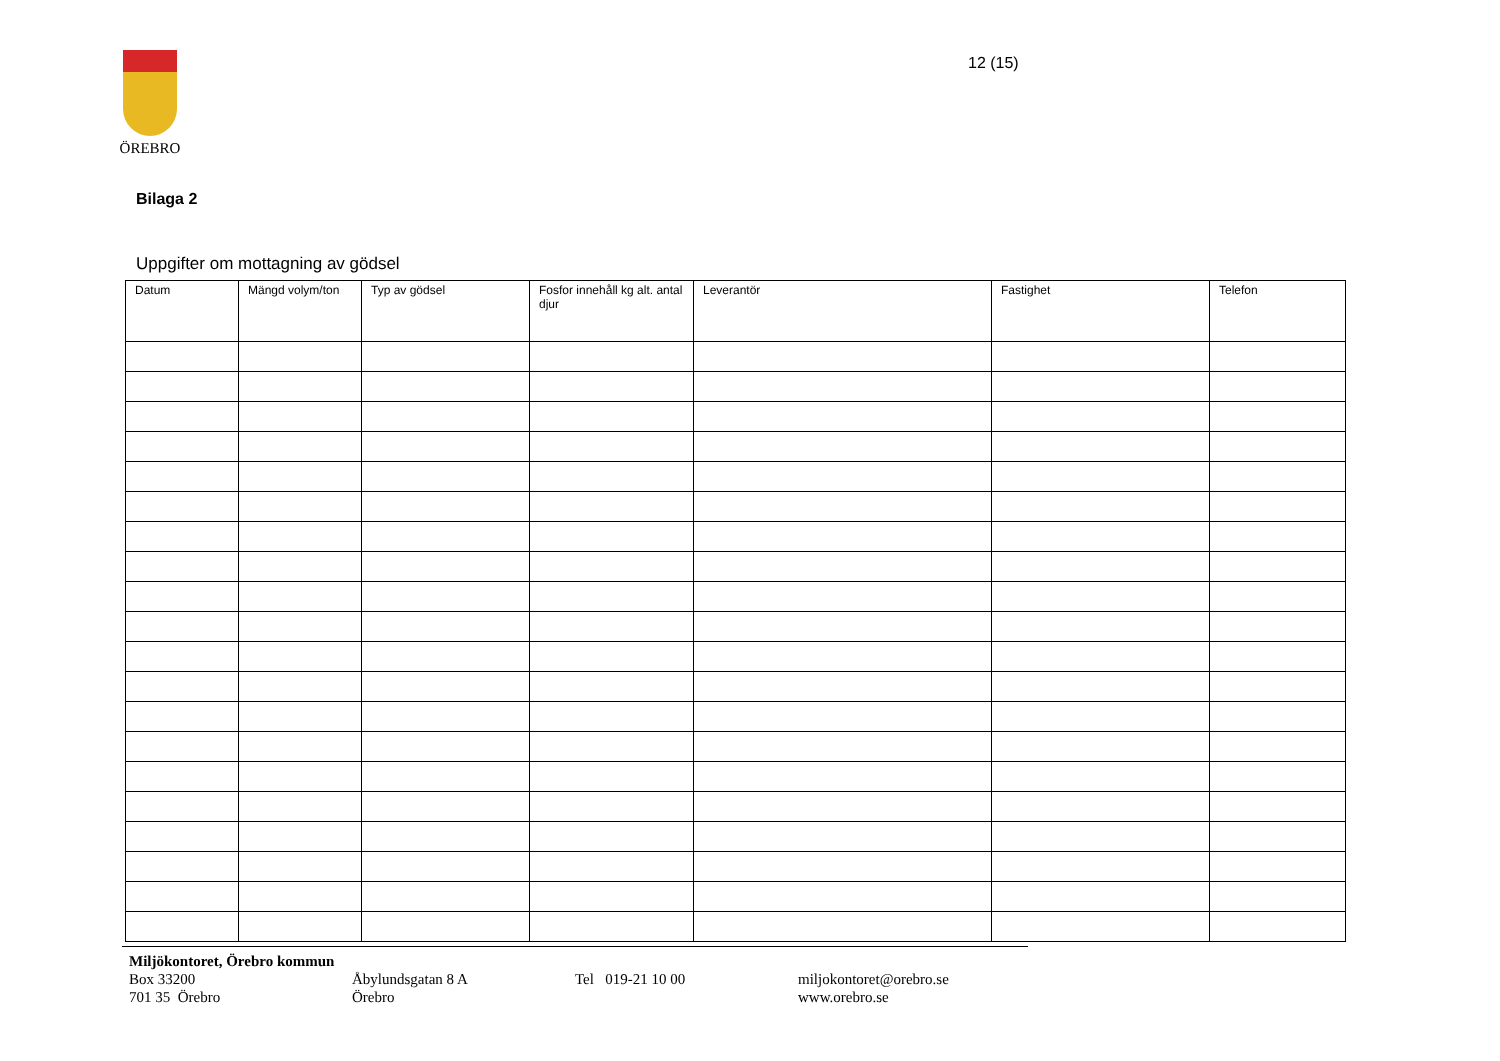ÖREBRO 12 (15)
Bilaga 2
Uppgifter om mottagning av gödsel
| Datum | Mängd volym/ton | Typ av gödsel | Fosfor innehåll kg alt. antal djur | Leverantör | Fastighet | Telefon |
| --- | --- | --- | --- | --- | --- | --- |
Miljökontoret, Örebro kommun
Box 33200 Åbylundsgatan 8 A Tel 019-21 10 00 miljokontoret@orebro.se
701 35 Örebro Örebro www.orebro.se